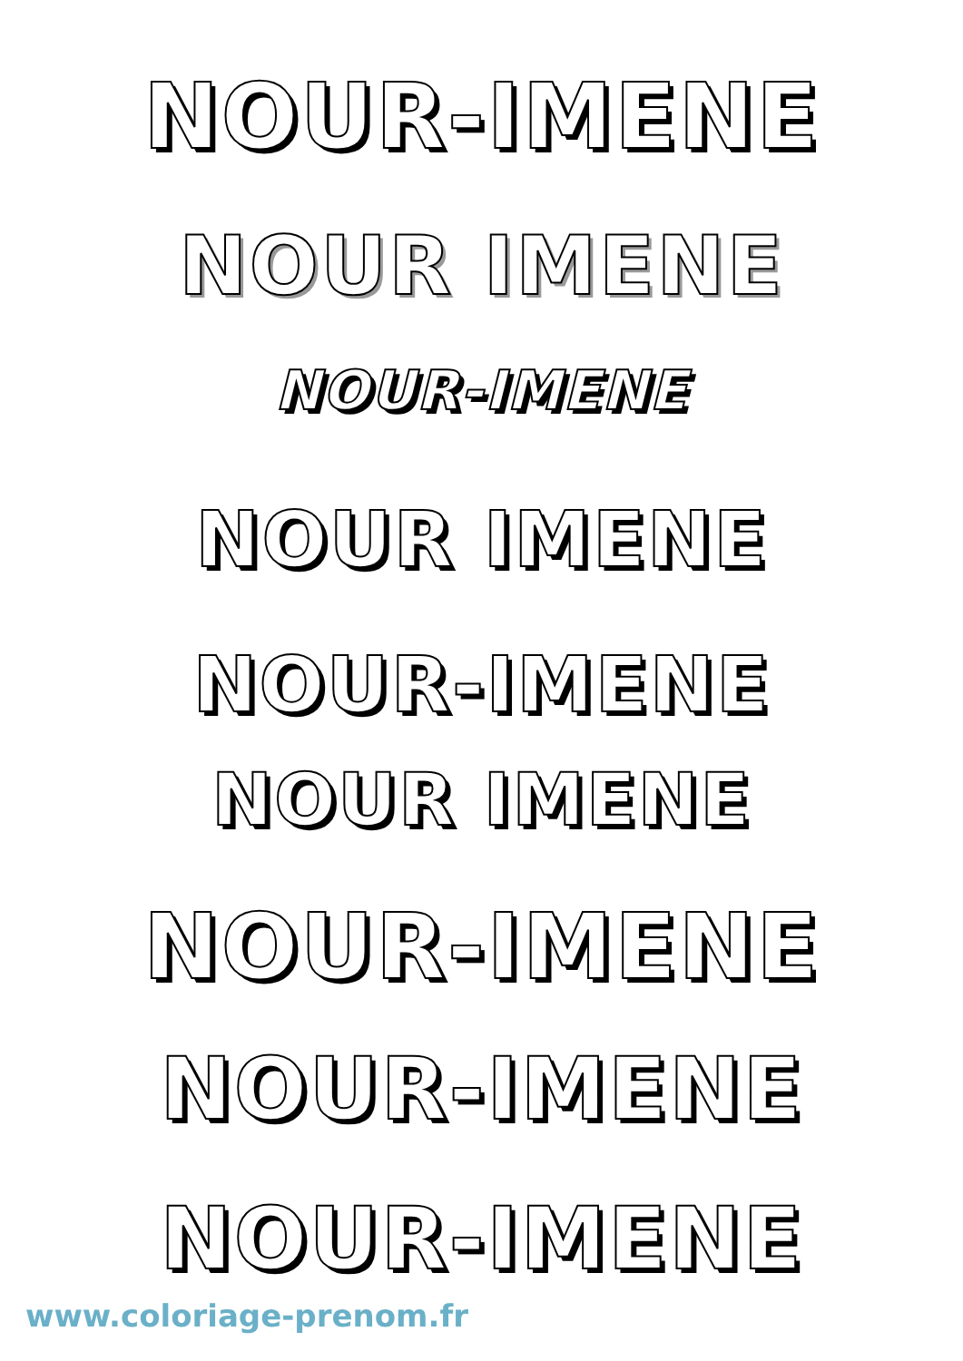NOUR-IMENE
NOUR IMENE
NOUR-IMENE
NOUR IMENE
NOUR-IMENE
NOUR IMENE
NOUR-IMENE
NOUR-IMENE
NOUR-IMENE
www.coloriage-prenom.fr